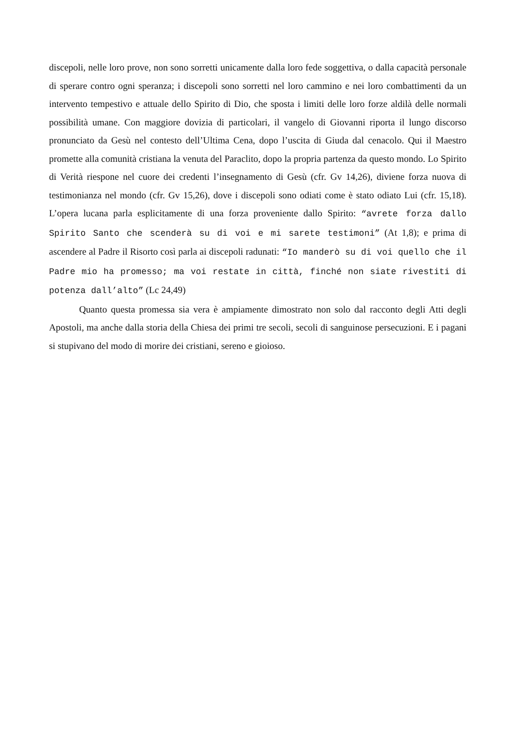discepoli, nelle loro prove, non sono sorretti unicamente dalla loro fede soggettiva, o dalla capacità personale di sperare contro ogni speranza; i discepoli sono sorretti nel loro cammino e nei loro combattimenti da un intervento tempestivo e attuale dello Spirito di Dio, che sposta i limiti delle loro forze aldilà delle normali possibilità umane. Con maggiore dovizia di particolari, il vangelo di Giovanni riporta il lungo discorso pronunciato da Gesù nel contesto dell’Ultima Cena, dopo l’uscita di Giuda dal cenacolo. Qui il Maestro promette alla comunità cristiana la venuta del Paraclito, dopo la propria partenza da questo mondo. Lo Spirito di Verità riespone nel cuore dei credenti l’insegnamento di Gesù (cfr. Gv 14,26), diviene forza nuova di testimonianza nel mondo (cfr. Gv 15,26), dove i discepoli sono odiati come è stato odiato Lui (cfr. 15,18). L’opera lucana parla esplicitamente di una forza proveniente dallo Spirito: “avrete forza dallo Spirito Santo che scenderà su di voi e mi sarete testimoni” (At 1,8); e prima di ascendere al Padre il Risorto così parla ai discepoli radunati: “Io manderò su di voi quello che il Padre mio ha promesso; ma voi restate in città, finché non siate rivestiti di potenza dall’alto” (Lc 24,49)
Quanto questa promessa sia vera è ampiamente dimostrato non solo dal racconto degli Atti degli Apostoli, ma anche dalla storia della Chiesa dei primi tre secoli, secoli di sanguinose persecuzioni. E i pagani si stupivano del modo di morire dei cristiani, sereno e gioioso.